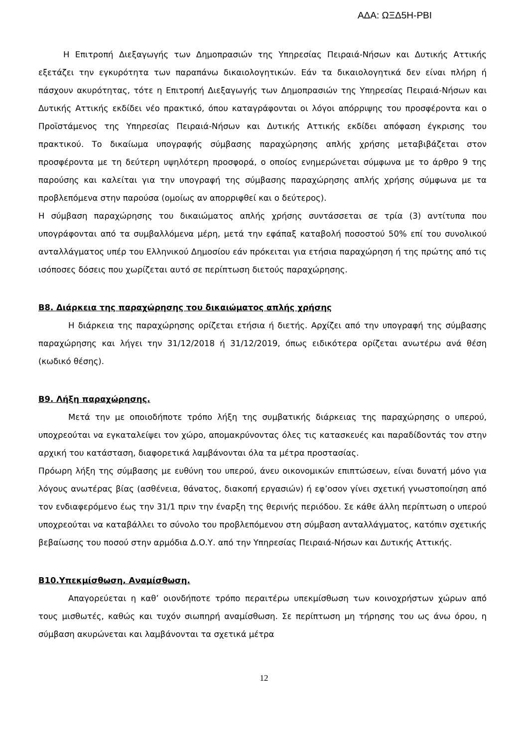ΑΔΑ: ΩΞΔ5Η-ΡΒΙ
Η Επιτροπή Διεξαγωγής των Δημοπρασιών της Υπηρεσίας Πειραιά-Νήσων και Δυτικής Αττικής εξετάζει την εγκυρότητα των παραπάνω δικαιολογητικών. Εάν τα δικαιολογητικά δεν είναι πλήρη ή πάσχουν ακυρότητας, τότε η Επιτροπή Διεξαγωγής των Δημοπρασιών της Υπηρεσίας Πειραιά-Νήσων και Δυτικής Αττικής εκδίδει νέο πρακτικό, όπου καταγράφονται οι λόγοι απόρριψης του προσφέροντα και ο Προϊστάμενος της Υπηρεσίας Πειραιά-Νήσων και Δυτικής Αττικής εκδίδει απόφαση έγκρισης του πρακτικού. Το δικαίωμα υπογραφής σύμβασης παραχώρησης απλής χρήσης μεταβιβάζεται στον προσφέροντα με τη δεύτερη υψηλότερη προσφορά, ο οποίος ενημερώνεται σύμφωνα με το άρθρο 9 της παρούσης και καλείται για την υπογραφή της σύμβασης παραχώρησης απλής χρήσης σύμφωνα με τα προβλεπόμενα στην παρούσα (ομοίως αν απορριφθεί και ο δεύτερος).
Η σύμβαση παραχώρησης του δικαιώματος απλής χρήσης συντάσσεται σε τρία (3) αντίτυπα που υπογράφονται από τα συμβαλλόμενα μέρη, μετά την εφάπαξ καταβολή ποσοστού 50% επί του συνολικού ανταλλάγματος υπέρ του Ελληνικού Δημοσίου εάν πρόκειται για ετήσια παραχώρηση ή της πρώτης από τις ισόποσες δόσεις που χωρίζεται αυτό σε περίπτωση διετούς παραχώρησης.
Β8. Διάρκεια της παραχώρησης του δικαιώματος απλής χρήσης
Η διάρκεια της παραχώρησης ορίζεται ετήσια ή διετής. Αρχίζει από την υπογραφή της σύμβασης παραχώρησης και λήγει την 31/12/2018 ή 31/12/2019, όπως ειδικότερα ορίζεται ανωτέρω ανά θέση (κωδικό θέσης).
Β9. Λήξη παραχώρησης.
Μετά την με οποιοδήποτε τρόπο λήξη της συμβατικής διάρκειας της παραχώρησης ο υπερού, υποχρεούται να εγκαταλείψει τον χώρο, απομακρύνοντας όλες τις κατασκευές και παραδίδοντάς τον στην αρχική του κατάσταση, διαφορετικά λαμβάνονται όλα τα μέτρα προστασίας.
Πρόωρη λήξη της σύμβασης με ευθύνη του υπερού, άνευ οικονομικών επιπτώσεων, είναι δυνατή μόνο για λόγους ανωτέρας βίας (ασθένεια, θάνατος, διακοπή εργασιών) ή εφ’οσον γίνει σχετική γνωστοποίηση από τον ενδιαφερόμενο έως την 31/1 πριν την έναρξη της θερινής περιόδου. Σε κάθε άλλη περίπτωση ο υπερού υποχρεούται να καταβάλλει το σύνολο του προβλεπόμενου στη σύμβαση ανταλλάγματος, κατόπιν σχετικής βεβαίωσης του ποσού στην αρμόδια Δ.Ο.Υ. από την Υπηρεσίας Πειραιά-Νήσων και Δυτικής Αττικής.
Β10.Υπεκμίσθωση, Αναμίσθωση.
Απαγορεύεται η καθ’ οιονδήποτε τρόπο περαιτέρω υπεκμίσθωση των κοινοχρήστων χώρων από τους μισθωτές, καθώς και τυχόν σιωπηρή αναμίσθωση. Σε περίπτωση μη τήρησης του ως άνω όρου, η σύμβαση ακυρώνεται και λαμβάνονται τα σχετικά μέτρα
12